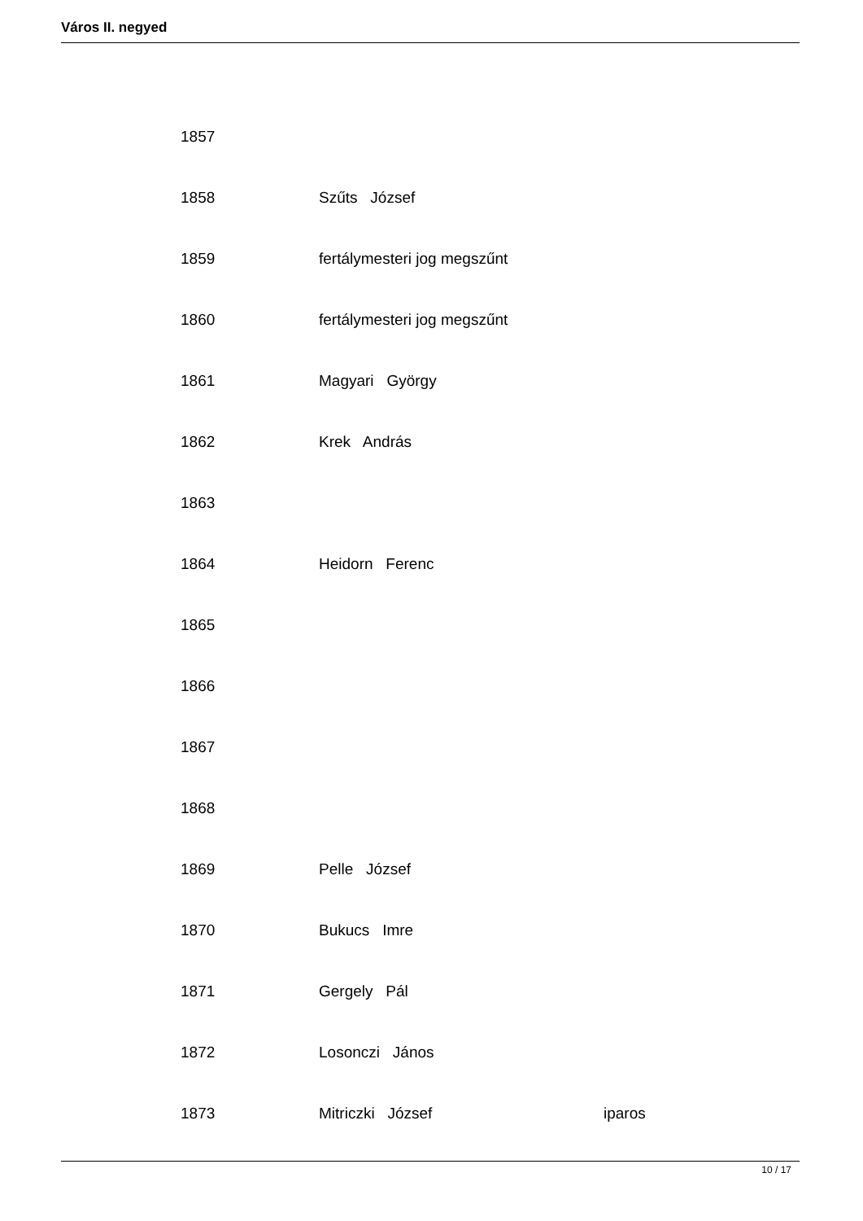Város II. negyed
| 1857 | | |
| 1858 | Szűts József | |
| 1859 | fertálymesteri jog megszűnt | |
| 1860 | fertálymesteri jog megszűnt | |
| 1861 | Magyari György | |
| 1862 | Krek András | |
| 1863 | | |
| 1864 | Heidorn Ferenc | |
| 1865 | | |
| 1866 | | |
| 1867 | | |
| 1868 | | |
| 1869 | Pelle József | |
| 1870 | Bukucs Imre | |
| 1871 | Gergely Pál | |
| 1872 | Losonczi János | |
| 1873 | Mitriczki József | iparos |
10 / 17